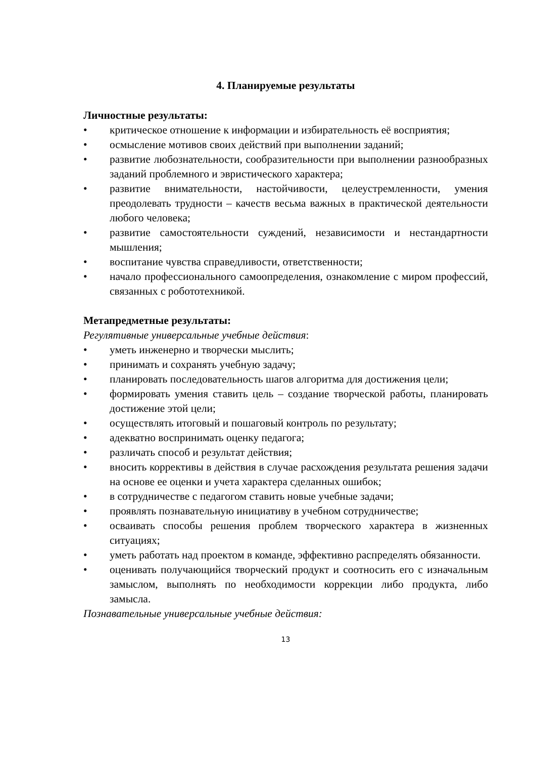4. Планируемые результаты
Личностные результаты:
• критическое отношение к информации и избирательность её восприятия;
• осмысление мотивов своих действий при выполнении заданий;
• развитие любознательности, сообразительности при выполнении разнообразных заданий проблемного и эвристического характера;
• развитие внимательности, настойчивости, целеустремленности, умения преодолевать трудности – качеств весьма важных в практической деятельности любого человека;
• развитие самостоятельности суждений, независимости и нестандартности мышления;
• воспитание чувства справедливости, ответственности;
• начало профессионального самоопределения, ознакомление с миром профессий, связанных с робототехникой.
Метапредметные результаты:
Регулятивные универсальные учебные действия:
• уметь инженерно и творчески мыслить;
• принимать и сохранять учебную задачу;
• планировать последовательность шагов алгоритма для достижения цели;
• формировать умения ставить цель – создание творческой работы, планировать достижение этой цели;
• осуществлять итоговый и пошаговый контроль по результату;
• адекватно воспринимать оценку педагога;
• различать способ и результат действия;
• вносить коррективы в действия в случае расхождения результата решения задачи на основе ее оценки и учета характера сделанных ошибок;
• в сотрудничестве с педагогом ставить новые учебные задачи;
• проявлять познавательную инициативу в учебном сотрудничестве;
• осваивать способы решения проблем творческого характера в жизненных ситуациях;
• уметь работать над проектом в команде, эффективно распределять обязанности.
• оценивать получающийся творческий продукт и соотносить его с изначальным замыслом, выполнять по необходимости коррекции либо продукта, либо замысла.
Познавательные универсальные учебные действия:
13